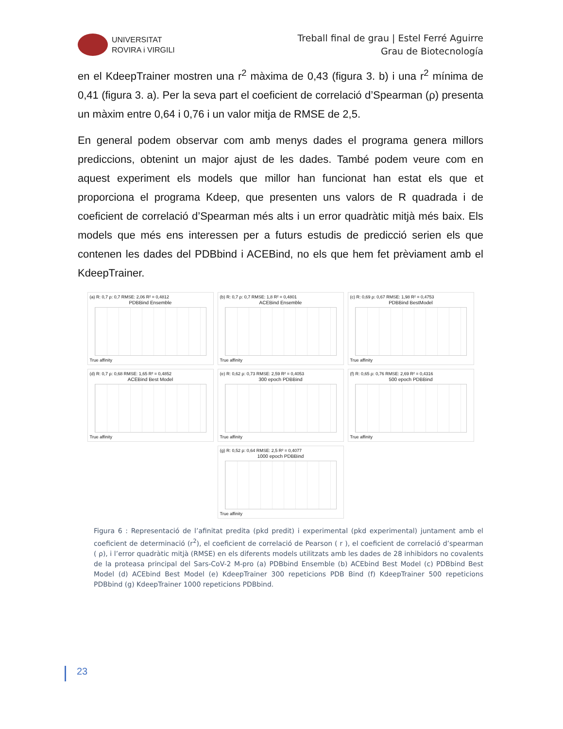UNIVERSITAT
ROVIRA i VIRGILI
Treball final de grau | Estel Ferré Aguirre
Grau de Biotecnología
en el KdeepTrainer mostren una r<sup>2</sup> màxima de 0,43 (figura 3. b) i una r<sup>2</sup> mínima de 0,41 (figura 3. a). Per la seva part el coeficient de correlació d’Spearman (ρ) presenta un màxim entre 0,64 i 0,76 i un valor mitja de RMSE de 2,5.
En general podem observar com amb menys dades el programa genera millors prediccions, obtenint un major ajust de les dades. També podem veure com en aquest experiment els models que millor han funcionat han estat els que et proporciona el programa Kdeep, que presenten uns valors de R quadrada i de coeficient de correlació d’Spearman més alts i un error quadràtic mitjà més baix. Els models que més ens interessen per a futurs estudis de predicció serien els que contenen les dades del PDBbind i ACEBind, no els que hem fet prèviament amb el KdeepTrainer.
(a) R: 0,7 ρ: 0,7 RMSE: 2,06 R² = 0,4812
PDBBind Ensemble
True affinity
(b) R: 0,7 ρ: 0,7 RMSE: 1,8 R² = 0,4801
ACEBind Ensemble
True affinity
(c) R: 0,69 ρ: 0,67 RMSE: 1,98 R² = 0,4753
PDBBind BestModel
True affinity
(d) R: 0,7 ρ: 0,68 RMSE: 1,65 R² = 0,4852
ACEBind Best Model
True affinity
(e) R: 0,62 ρ: 0,73 RMSE: 2,59 R² = 0,4053
300 epoch PDBBind
True affinity
(f) R: 0,65 ρ: 0,76 RMSE: 2,69 R² = 0,4316
500 epoch PDBBind
True affinity
(g) R: 0,52 ρ: 0,64 RMSE: 2,5 R² = 0,4077
1000 epoch PDBBind
True affinity
Figura 6 : Representació de l’afinitat predita (pkd predit) i experimental (pkd experimental) juntament amb el coeficient de determinació (r<sup>2</sup>), el coeficient de correlació de Pearson ( r ), el coeficient de correlació d’spearman ( ρ), i l’error quadràtic mitjà (RMSE) en els diferents models utilitzats amb les dades de 28 inhibidors no covalents de la proteasa principal del Sars-CoV-2 M-pro (a) PDBbind Ensemble (b) ACEbind Best Model (c) PDBbind Best Model (d) ACEbind Best Model (e) KdeepTrainer 300 repeticions PDB Bind (f) KdeepTrainer 500 repeticions PDBbind (g) KdeepTrainer 1000 repeticions PDBbind.
23